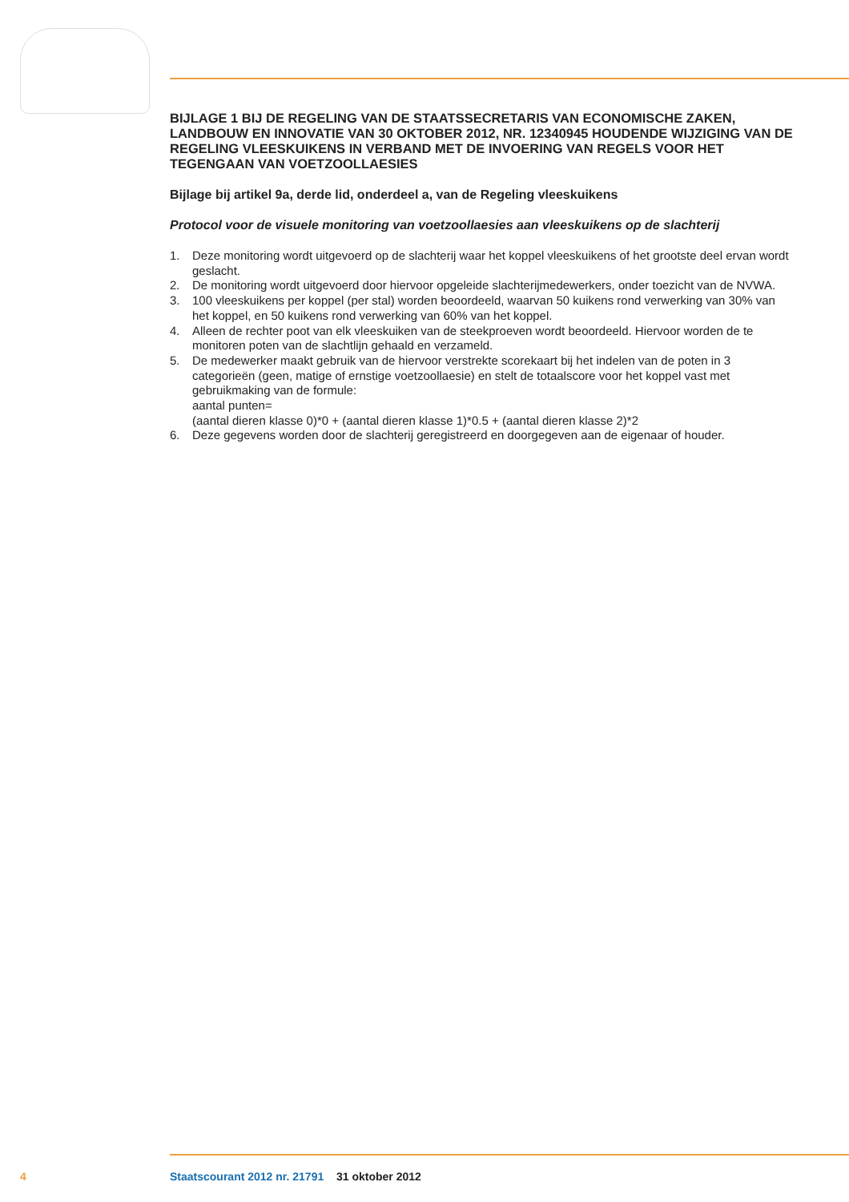BIJLAGE 1 BIJ DE REGELING VAN DE STAATSSECRETARIS VAN ECONOMISCHE ZAKEN, LANDBOUW EN INNOVATIE VAN 30 OKTOBER 2012, NR. 12340945 HOUDENDE WIJZIGING VAN DE REGELING VLEESKUIKENS IN VERBAND MET DE INVOERING VAN REGELS VOOR HET TEGENGAAN VAN VOETZOOLLAESIES
Bijlage bij artikel 9a, derde lid, onderdeel a, van de Regeling vleeskuikens
Protocol voor de visuele monitoring van voetzoollaesies aan vleeskuikens op de slachterij
1. Deze monitoring wordt uitgevoerd op de slachterij waar het koppel vleeskuikens of het grootste deel ervan wordt geslacht.
2. De monitoring wordt uitgevoerd door hiervoor opgeleide slachterijmedewerkers, onder toezicht van de NVWA.
3. 100 vleeskuikens per koppel (per stal) worden beoordeeld, waarvan 50 kuikens rond verwerking van 30% van het koppel, en 50 kuikens rond verwerking van 60% van het koppel.
4. Alleen de rechter poot van elk vleeskuiken van de steekproeven wordt beoordeeld. Hiervoor worden de te monitoren poten van de slachtlijn gehaald en verzameld.
5. De medewerker maakt gebruik van de hiervoor verstrekte scorekaart bij het indelen van de poten in 3 categorieën (geen, matige of ernstige voetzoollaesie) en stelt de totaalscore voor het koppel vast met gebruikmaking van de formule:
aantal punten=
(aantal dieren klasse 0)*0 + (aantal dieren klasse 1)*0.5 + (aantal dieren klasse 2)*2
6. Deze gegevens worden door de slachterij geregistreerd en doorgegeven aan de eigenaar of houder.
4 Staatscourant 2012 nr. 21791 31 oktober 2012